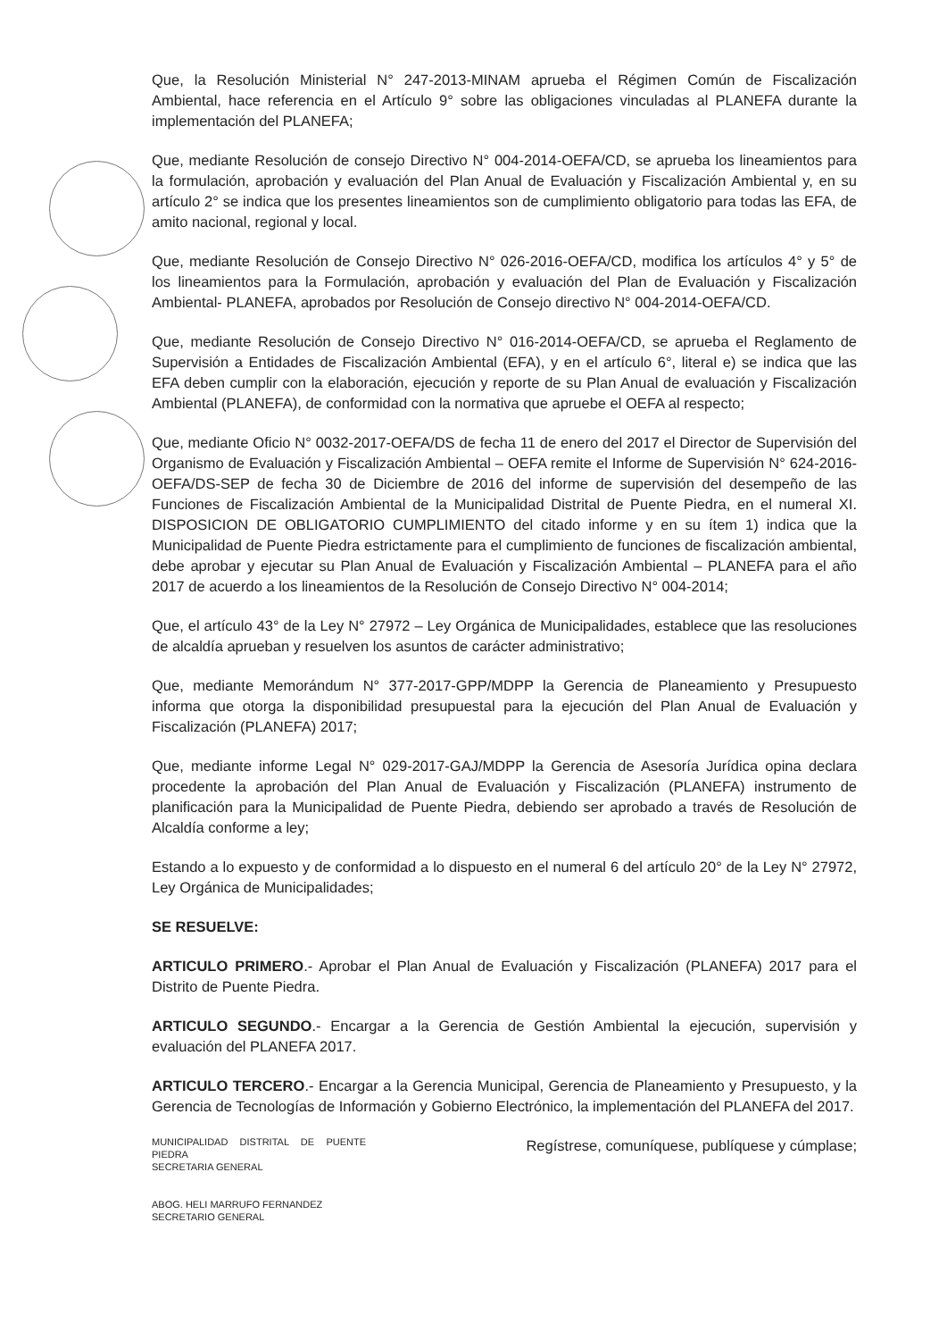Que, la Resolución Ministerial N° 247-2013-MINAM aprueba el Régimen Común de Fiscalización Ambiental, hace referencia en el Artículo 9° sobre las obligaciones vinculadas al PLANEFA durante la implementación del PLANEFA;
Que, mediante Resolución de consejo Directivo N° 004-2014-OEFA/CD, se aprueba los lineamientos para la formulación, aprobación y evaluación del Plan Anual de Evaluación y Fiscalización Ambiental y, en su artículo 2° se indica que los presentes lineamientos son de cumplimiento obligatorio para todas las EFA, de amito nacional, regional y local.
Que, mediante Resolución de Consejo Directivo N° 026-2016-OEFA/CD, modifica los artículos 4° y 5° de los lineamientos para la Formulación, aprobación y evaluación del Plan de Evaluación y Fiscalización Ambiental- PLANEFA, aprobados por Resolución de Consejo directivo N° 004-2014-OEFA/CD.
Que, mediante Resolución de Consejo Directivo N° 016-2014-OEFA/CD, se aprueba el Reglamento de Supervisión a Entidades de Fiscalización Ambiental (EFA), y en el artículo 6°, literal e) se indica que las EFA deben cumplir con la elaboración, ejecución y reporte de su Plan Anual de evaluación y Fiscalización Ambiental (PLANEFA), de conformidad con la normativa que apruebe el OEFA al respecto;
Que, mediante Oficio N° 0032-2017-OEFA/DS de fecha 11 de enero del 2017 el Director de Supervisión del Organismo de Evaluación y Fiscalización Ambiental – OEFA remite el Informe de Supervisión N° 624-2016-OEFA/DS-SEP de fecha 30 de Diciembre de 2016 del informe de supervisión del desempeño de las Funciones de Fiscalización Ambiental de la Municipalidad Distrital de Puente Piedra, en el numeral XI. DISPOSICION DE OBLIGATORIO CUMPLIMIENTO del citado informe y en su ítem 1) indica que la Municipalidad de Puente Piedra estrictamente para el cumplimiento de funciones de fiscalización ambiental, debe aprobar y ejecutar su Plan Anual de Evaluación y Fiscalización Ambiental – PLANEFA para el año 2017 de acuerdo a los lineamientos de la Resolución de Consejo Directivo N° 004-2014;
Que, el artículo 43° de la Ley N° 27972 – Ley Orgánica de Municipalidades, establece que las resoluciones de alcaldía aprueban y resuelven los asuntos de carácter administrativo;
Que, mediante Memorándum N° 377-2017-GPP/MDPP la Gerencia de Planeamiento y Presupuesto informa que otorga la disponibilidad presupuestal para la ejecución del Plan Anual de Evaluación y Fiscalización (PLANEFA) 2017;
Que, mediante informe Legal N° 029-2017-GAJ/MDPP la Gerencia de Asesoría Jurídica opina declara procedente la aprobación del Plan Anual de Evaluación y Fiscalización (PLANEFA) instrumento de planificación para la Municipalidad de Puente Piedra, debiendo ser aprobado a través de Resolución de Alcaldía conforme a ley;
Estando a lo expuesto y de conformidad a lo dispuesto en el numeral 6 del artículo 20° de la Ley N° 27972, Ley Orgánica de Municipalidades;
SE RESUELVE:
ARTICULO PRIMERO.- Aprobar el Plan Anual de Evaluación y Fiscalización (PLANEFA) 2017 para el Distrito de Puente Piedra.
ARTICULO SEGUNDO.- Encargar a la Gerencia de Gestión Ambiental la ejecución, supervisión y evaluación del PLANEFA 2017.
ARTICULO TERCERO.- Encargar a la Gerencia Municipal, Gerencia de Planeamiento y Presupuesto, y la Gerencia de Tecnologías de Información y Gobierno Electrónico, la implementación del PLANEFA del 2017.
MUNICIPALIDAD DISTRITAL DE PUENTE PIEDRA
SECRETARIA GENERAL
ABOG. HELI MARRUFO FERNANDEZ
SECRETARIO GENERAL
Regístrese, comuníquese, publíquese y cúmplase;